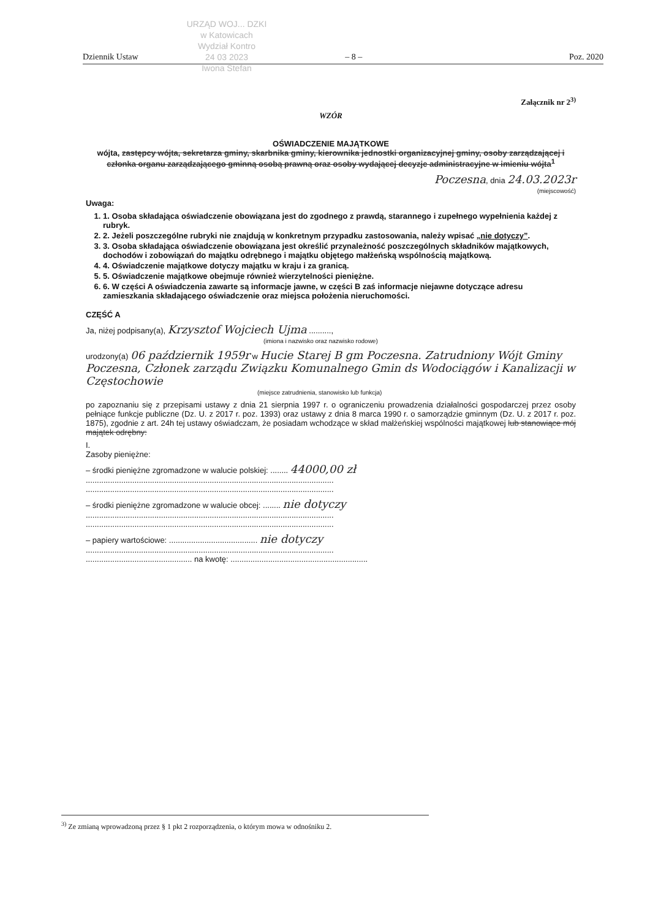URZĄD WOJ... DZKI
w Katowicach
Wydział Kontro
24 03 2023
Iwona Stefan
Dziennik Ustaw – 8 – Poz. 2020
Załącznik nr 2<sup>3)</sup>
WZÓR
OŚWIADCZENIE MAJĄTKOWE
wójta, zastępcy wójta, sekretarza gminy, skarbnika gminy, kierownika jednostki organizacyjnej gminy, osoby zarządzającej i członka organu zarządzającego gminną osobą prawną oraz osoby wydającej decyzje administracyjne w imieniu wójta<sup>1</sup>
Poczesna, dnia 24.03.2023r
(miejscowość)
Uwaga:
1. 1. Osoba składająca oświadczenie obowiązana jest do zgodnego z prawdą, starannego i zupełnego wypełnienia każdej z rubryk.
2. 2. Jeżeli poszczególne rubryki nie znajdują w konkretnym przypadku zastosowania, należy wpisać „nie dotyczy”.
3. 3. Osoba składająca oświadczenie obowiązana jest określić przynależność poszczególnych składników majątkowych, dochodów i zobowiązań do majątku odrębnego i majątku objętego małżeńską wspólnością majątkową.
4. 4. Oświadczenie majątkowe dotyczy majątku w kraju i za granicą.
5. 5. Oświadczenie majątkowe obejmuje również wierzytelności pieniężne.
6. 6. W części A oświadczenia zawarte są informacje jawne, w części B zaś informacje niejawne dotyczące adresu zamieszkania składającego oświadczenie oraz miejsca położenia nieruchomości.
CZĘŚĆ A
Ja, niżej podpisany(a), Krzysztof Wojciech Ujma ..........,
(imiona i nazwisko oraz nazwisko rodowe)
urodzony(a) 06 październik 1959r w Hucie Starej B gm Poczesna. Zatrudniony Wójt Gminy Poczesna, Członek zarządu Związku Komunalnego Gmin ds Wodociągów i Kanalizacji w Częstochowie
(miejsce zatrudnienia, stanowisko lub funkcja)
po zapoznaniu się z przepisami ustawy z dnia 21 sierpnia 1997 r. o ograniczeniu prowadzenia działalności gospodarczej przez osoby pełniące funkcje publiczne (Dz. U. z 2017 r. poz. 1393) oraz ustawy z dnia 8 marca 1990 r. o samorządzie gminnym (Dz. U. z 2017 r. poz. 1875), zgodnie z art. 24h tej ustawy oświadczam, że posiadam wchodzące w skład małżeńskiej wspólności majątkowej lub stanowiące mój majątek odrębny:
I.
Zasoby pieniężne:
– środki pieniężne zgromadzone w walucie polskiej: ........ 44000,00 zł
................................................................................................................
................................................................................................................
– środki pieniężne zgromadzone w walucie obcej: ........ nie dotyczy
................................................................................................................
................................................................................................................
– papiery wartościowe: ........................................ nie dotyczy
................................................................................................................
................................................ na kwotę: ..............................................................
<sup>3)</sup> Ze zmianą wprowadzoną przez § 1 pkt 2 rozporządzenia, o którym mowa w odnośniku 2.